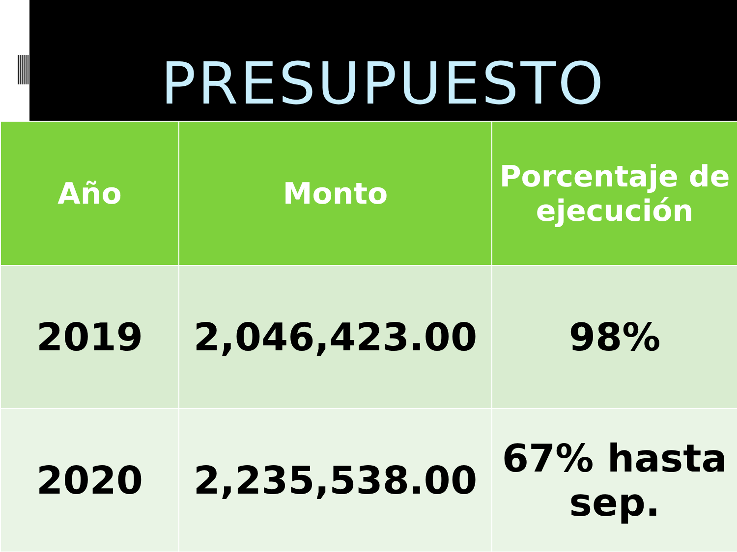PRESUPUESTO
| Año | Monto | Porcentaje de ejecución |
| --- | --- | --- |
| 2019 | 2,046,423.00 | 98% |
| 2020 | 2,235,538.00 | 67% hasta sep. |